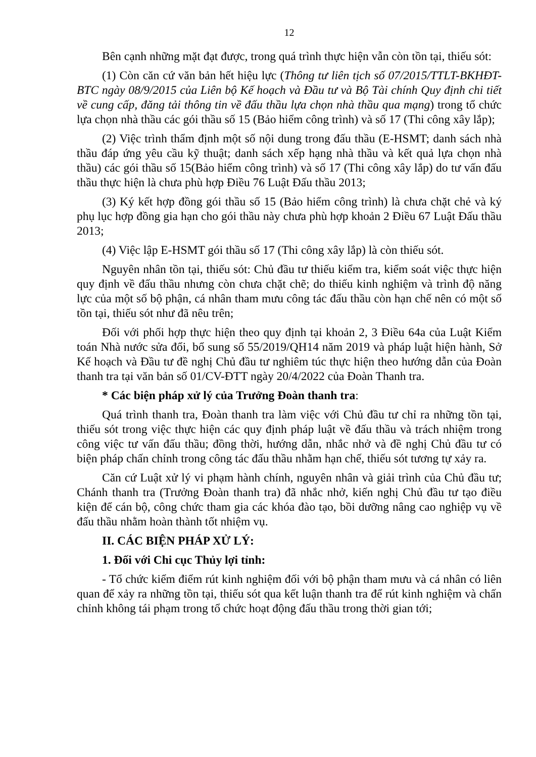12
Bên cạnh những mặt đạt được, trong quá trình thực hiện vẫn còn tồn tại, thiếu sót:
(1) Còn căn cứ văn bản hết hiệu lực (Thông tư liên tịch số 07/2015/TTLT-BKHĐT-BTC ngày 08/9/2015 của Liên bộ Kế hoạch và Đầu tư và Bộ Tài chính Quy định chi tiết về cung cấp, đăng tải thông tin về đấu thầu lựa chọn nhà thầu qua mạng) trong tổ chức lựa chọn nhà thầu các gói thầu số 15 (Bảo hiểm công trình) và số 17 (Thi công xây lắp);
(2) Việc trình thẩm định một số nội dung trong đấu thầu (E-HSMT; danh sách nhà thầu đáp ứng yêu cầu kỹ thuật; danh sách xếp hạng nhà thầu và kết quả lựa chọn nhà thầu) các gói thầu số 15(Bảo hiểm công trình) và số 17 (Thi công xây lắp) do tư vấn đấu thầu thực hiện là chưa phù hợp Điều 76 Luật Đấu thầu 2013;
(3) Ký kết hợp đồng gói thầu số 15 (Bảo hiểm công trình) là chưa chặt chẻ và ký phụ lục hợp đồng gia hạn cho gói thầu này chưa phù hợp khoản 2 Điều 67 Luật Đấu thầu 2013;
(4) Việc lập E-HSMT gói thầu số 17 (Thi công xây lắp) là còn thiếu sót.
Nguyên nhân tồn tại, thiếu sót: Chủ đầu tư thiếu kiểm tra, kiểm soát việc thực hiện quy định về đấu thầu nhưng còn chưa chặt chẽ; do thiếu kinh nghiệm và trình độ năng lực của một số bộ phận, cá nhân tham mưu công tác đấu thầu còn hạn chế nên có một số tồn tại, thiếu sót như đã nêu trên;
Đối với phối hợp thực hiện theo quy định tại khoản 2, 3 Điều 64a của Luật Kiểm toán Nhà nước sửa đổi, bổ sung số 55/2019/QH14 năm 2019 và pháp luật hiện hành, Sở Kế hoạch và Đầu tư đề nghị Chủ đầu tư nghiêm túc thực hiện theo hướng dẫn của Đoàn thanh tra tại văn bản số 01/CV-ĐTT ngày 20/4/2022 của Đoàn Thanh tra.
* Các biện pháp xử lý của Trưởng Đoàn thanh tra:
Quá trình thanh tra, Đoàn thanh tra làm việc với Chủ đầu tư chỉ ra những tồn tại, thiếu sót trong việc thực hiện các quy định pháp luật về đấu thầu và trách nhiệm trong công việc tư vấn đấu thầu; đồng thời, hướng dẫn, nhắc nhở và đề nghị Chủ đầu tư có biện pháp chấn chỉnh trong công tác đấu thầu nhằm hạn chế, thiếu sót tương tự xảy ra.
Căn cứ Luật xử lý vi phạm hành chính, nguyên nhân và giải trình của Chủ đầu tư; Chánh thanh tra (Trưởng Đoàn thanh tra) đã nhắc nhở, kiến nghị Chủ đầu tư tạo điều kiện để cán bộ, công chức tham gia các khóa đào tạo, bồi dưỡng nâng cao nghiệp vụ về đấu thầu nhằm hoàn thành tốt nhiệm vụ.
II. CÁC BIỆN PHÁP XỬ LÝ:
1. Đối với Chi cục Thủy lợi tỉnh:
- Tổ chức kiểm điểm rút kinh nghiệm đối với bộ phận tham mưu và cá nhân có liên quan để xảy ra những tồn tại, thiếu sót qua kết luận thanh tra để rút kinh nghiệm và chấn chỉnh không tái phạm trong tổ chức hoạt động đấu thầu trong thời gian tới;